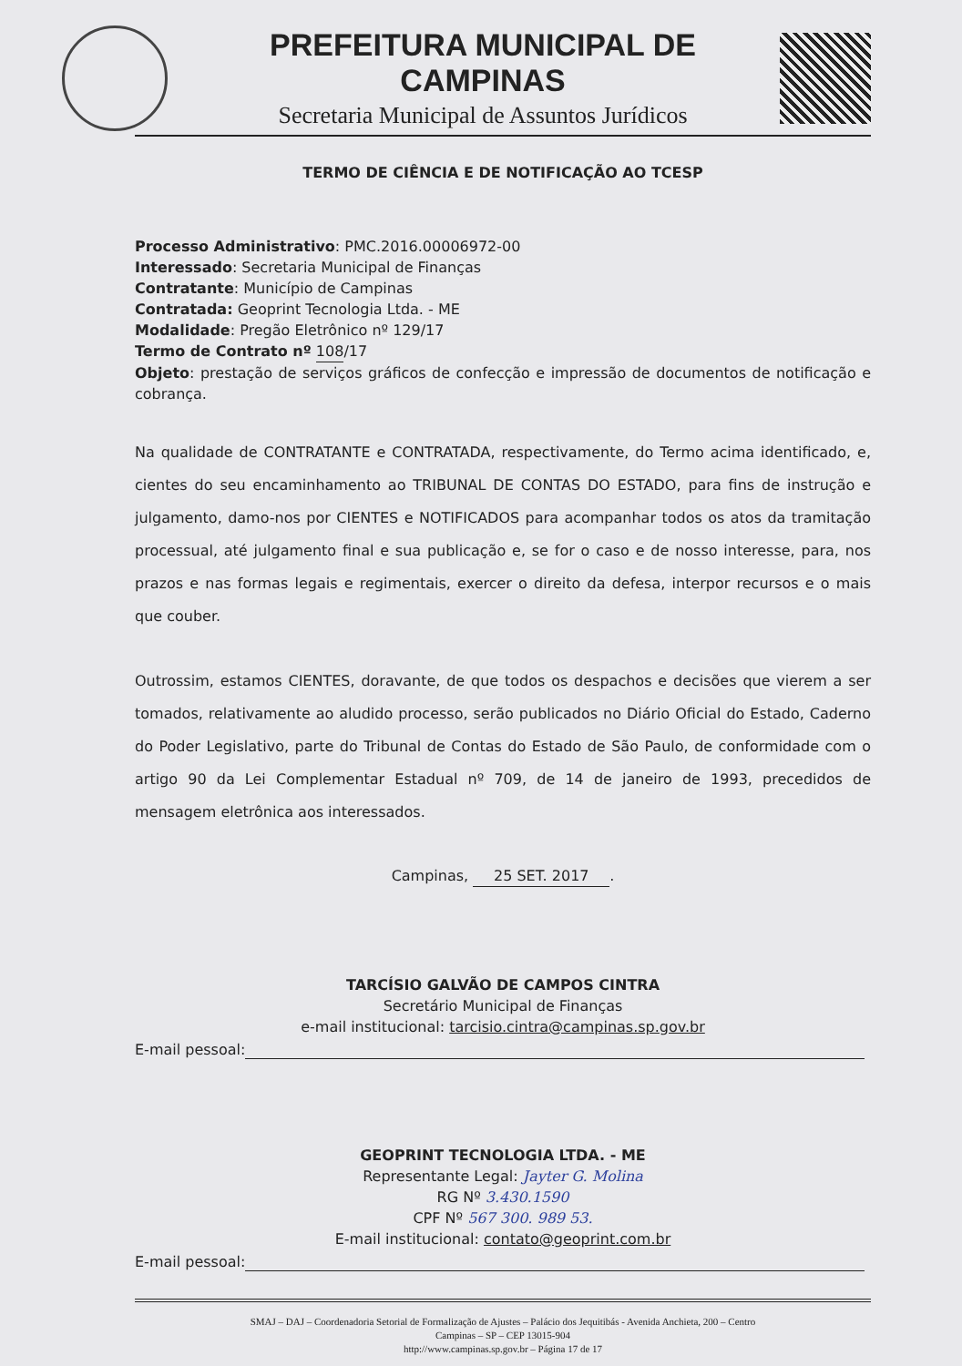PREFEITURA MUNICIPAL DE CAMPINAS
Secretaria Municipal de Assuntos Jurídicos
TERMO DE CIÊNCIA E DE NOTIFICAÇÃO AO TCESP
Processo Administrativo: PMC.2016.00006972-00
Interessado: Secretaria Municipal de Finanças
Contratante: Município de Campinas
Contratada: Geoprint Tecnologia Ltda. - ME
Modalidade: Pregão Eletrônico nº 129/17
Termo de Contrato nº 108/17
Objeto: prestação de serviços gráficos de confecção e impressão de documentos de notificação e cobrança.
Na qualidade de CONTRATANTE e CONTRATADA, respectivamente, do Termo acima identificado, e, cientes do seu encaminhamento ao TRIBUNAL DE CONTAS DO ESTADO, para fins de instrução e julgamento, damo-nos por CIENTES e NOTIFICADOS para acompanhar todos os atos da tramitação processual, até julgamento final e sua publicação e, se for o caso e de nosso interesse, para, nos prazos e nas formas legais e regimentais, exercer o direito da defesa, interpor recursos e o mais que couber.
Outrossim, estamos CIENTES, doravante, de que todos os despachos e decisões que vierem a ser tomados, relativamente ao aludido processo, serão publicados no Diário Oficial do Estado, Caderno do Poder Legislativo, parte do Tribunal de Contas do Estado de São Paulo, de conformidade com o artigo 90 da Lei Complementar Estadual nº 709, de 14 de janeiro de 1993, precedidos de mensagem eletrônica aos interessados.
Campinas, 25 SET. 2017.
TARCÍSIO GALVÃO DE CAMPOS CINTRA
Secretário Municipal de Finanças
e-mail institucional: tarcisio.cintra@campinas.sp.gov.br
E-mail pessoal:
GEOPRINT TECNOLOGIA LTDA. - ME
Representante Legal: Jayter G. Molina
RG Nº 3.430.1590
CPF Nº 567 300. 989 53.
E-mail institucional: contato@geoprint.com.br
E-mail pessoal:
SMAJ – DAJ – Coordenadoria Setorial de Formalização de Ajustes – Palácio dos Jequitibás - Avenida Anchieta, 200 – Centro
Campinas – SP – CEP 13015-904
http://www.campinas.sp.gov.br – Página 17 de 17